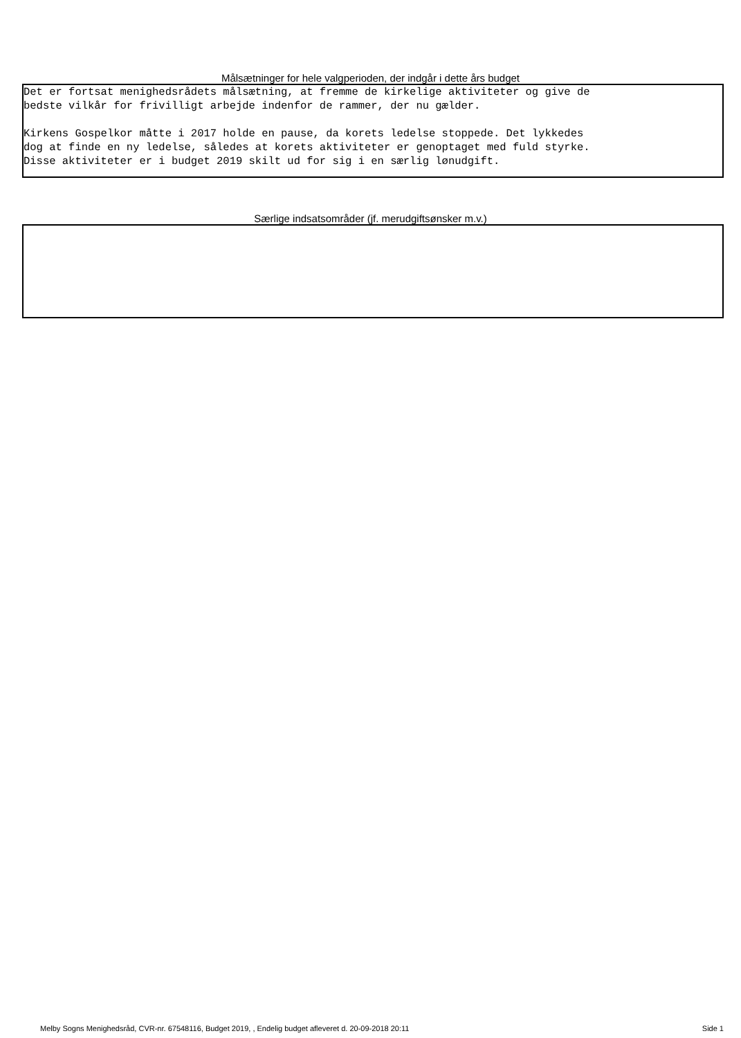Målsætninger for hele valgperioden, der indgår i dette års budget
Det er fortsat menighedsrådets målsætning, at fremme de kirkelige aktiviteter og give de bedste vilkår for frivilligt arbejde indenfor de rammer, der nu gælder. Kirkens Gospelkor måtte i 2017 holde en pause, da korets ledelse stoppede. Det lykkedes dog at finde en ny ledelse, således at korets aktiviteter er genoptaget med fuld styrke. Disse aktiviteter er i budget 2019 skilt ud for sig i en særlig lønudgift.
Særlige indsatsområder (jf. merudgiftsønsker m.v.)
Melby Sogns Menighedsråd, CVR-nr. 67548116, Budget 2019, , Endelig budget afleveret d. 20-09-2018 20:11 Side 1